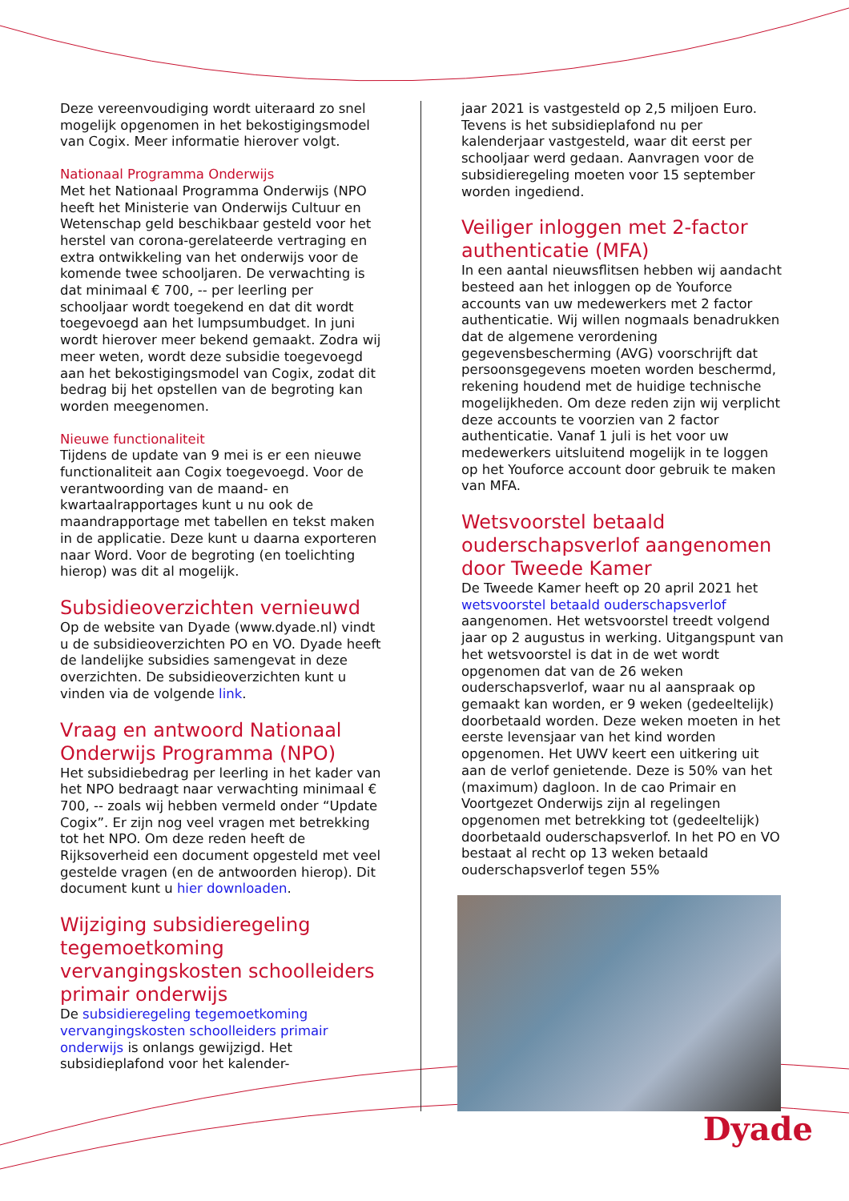Deze vereenvoudiging wordt uiteraard zo snel mogelijk opgenomen in het bekostigingsmodel van Cogix. Meer informatie hierover volgt.
Nationaal Programma Onderwijs
Met het Nationaal Programma Onderwijs (NPO heeft het Ministerie van Onderwijs Cultuur en Wetenschap geld beschikbaar gesteld voor het herstel van corona-gerelateerde vertraging en extra ontwikkeling van het onderwijs voor de komende twee schooljaren. De verwachting is dat minimaal € 700, -- per leerling per schooljaar wordt toegekend en dat dit wordt toegevoegd aan het lumpsumbudget. In juni wordt hierover meer bekend gemaakt. Zodra wij meer weten, wordt deze subsidie toegevoegd aan het bekostigingsmodel van Cogix, zodat dit bedrag bij het opstellen van de begroting kan worden meegenomen.
Nieuwe functionaliteit
Tijdens de update van 9 mei is er een nieuwe functionaliteit aan Cogix toegevoegd. Voor de verantwoording van de maand- en kwartaalrapportages kunt u nu ook de maandrapportage met tabellen en tekst maken in de applicatie. Deze kunt u daarna exporteren naar Word. Voor de begroting (en toelichting hierop) was dit al mogelijk.
Subsidieoverzichten vernieuwd
Op de website van Dyade (www.dyade.nl) vindt u de subsidieoverzichten PO en VO. Dyade heeft de landelijke subsidies samengevat in deze overzichten. De subsidieoverzichten kunt u vinden via de volgende link.
Vraag en antwoord Nationaal Onderwijs Programma (NPO)
Het subsidiebedrag per leerling in het kader van het NPO bedraagt naar verwachting minimaal € 700, -- zoals wij hebben vermeld onder “Update Cogix”. Er zijn nog veel vragen met betrekking tot het NPO. Om deze reden heeft de Rijksoverheid een document opgesteld met veel gestelde vragen (en de antwoorden hierop). Dit document kunt u hier downloaden.
Wijziging subsidieregeling tegemoetkoming vervangingskosten schoolleiders primair onderwijs
De subsidieregeling tegemoetkoming vervangingskosten schoolleiders primair onderwijs is onlangs gewijzigd. Het subsidieplafond voor het kalender-
jaar 2021 is vastgesteld op 2,5 miljoen Euro. Tevens is het subsidieplafond nu per kalenderjaar vastgesteld, waar dit eerst per schooljaar werd gedaan. Aanvragen voor de subsidieregeling moeten voor 15 september worden ingediend.
Veiliger inloggen met 2-factor authenticatie (MFA)
In een aantal nieuwsflitsen hebben wij aandacht besteed aan het inloggen op de Youforce accounts van uw medewerkers met 2 factor authenticatie. Wij willen nogmaals benadrukken dat de algemene verordening gegevensbescherming (AVG) voorschrijft dat persoonsgegevens moeten worden beschermd, rekening houdend met de huidige technische mogelijkheden. Om deze reden zijn wij verplicht deze accounts te voorzien van 2 factor authenticatie. Vanaf 1 juli is het voor uw medewerkers uitsluitend mogelijk in te loggen op het Youforce account door gebruik te maken van MFA.
Wetsvoorstel betaald ouderschapsverlof aangenomen door Tweede Kamer
De Tweede Kamer heeft op 20 april 2021 het wetsvoorstel betaald ouderschapsverlof aangenomen. Het wetsvoorstel treedt volgend jaar op 2 augustus in werking. Uitgangspunt van het wetsvoorstel is dat in de wet wordt opgenomen dat van de 26 weken ouderschapsverlof, waar nu al aanspraak op gemaakt kan worden, er 9 weken (gedeeltelijk) doorbetaald worden. Deze weken moeten in het eerste levensjaar van het kind worden opgenomen. Het UWV keert een uitkering uit aan de verlof genietende. Deze is 50% van het (maximum) dagloon. In de cao Primair en Voortgezet Onderwijs zijn al regelingen opgenomen met betrekking tot (gedeeltelijk) doorbetaald ouderschapsverlof. In het PO en VO bestaat al recht op 13 weken betaald ouderschapsverlof tegen 55%
Dyade